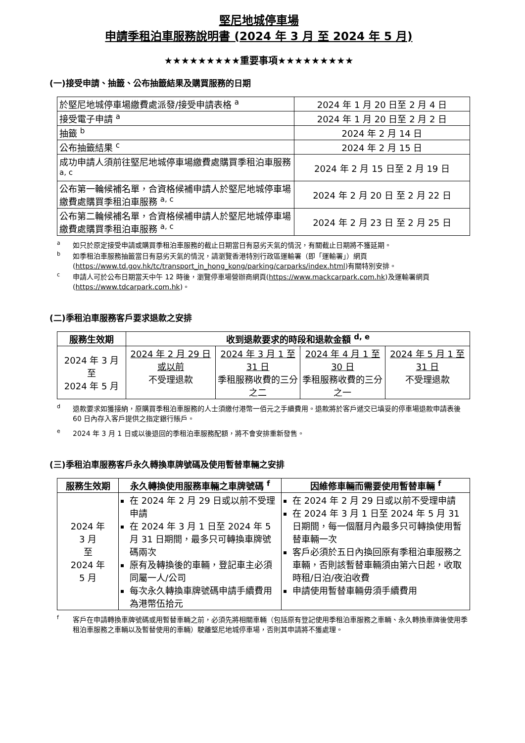堅尼地城停車場
申請季租泊車服務說明書 (2024 年 3 月 至 2024 年 5 月)
★★★★★★★★★重要事項★★★★★★★★★
(一)接受申請、抽籤、公布抽籤結果及購買服務的日期
| 於堅尼地城停車場繳費處派發/接受申請表格 <sup>a</sup> | 2024 年 1 月 20 日至 2 月 4 日 |
| 接受電子申請 <sup>a</sup> | 2024 年 1 月 20 日至 2 月 2 日 |
| 抽籤 <sup>b</sup> | 2024 年 2 月 14 日 |
| 公布抽籤結果 <sup>c</sup> | 2024 年 2 月 15 日 |
| 成功申請人須前往堅尼地城停車場繳費處購買季租泊車服務 <sup>a, c</sup> | 2024 年 2 月 15 日至 2 月 19 日 |
| 公布第一輪候補名單，合資格候補申請人於堅尼地城停車場繳費處購買季租泊車服務 <sup>a, c</sup> | 2024 年 2 月 20 日 至 2 月 22 日 |
| 公布第二輪候補名單，合資格候補申請人於堅尼地城停車場繳費處購買季租泊車服務 <sup>a, c</sup> | 2024 年 2 月 23 日 至 2 月 25 日 |
a如只於原定接受申請或購買季租泊車服務的截止日期當日有惡劣天氣的情況，有關截止日期將不獲延期。
b如季租泊車服務抽籤當日有惡劣天氣的情況，請瀏覽香港特別行政區運輸署（即「運輸署」）網頁(https://www.td.gov.hk/tc/transport_in_hong_kong/parking/carparks/index.html)有關特別安排。
c申請人可於公布日期當天中午 12 時後，瀏覽停車場營辦商網頁(https://www.mackcarpark.com.hk)及運輸署網頁(https://www.tdcarpark.com.hk)。
(二)季租泊車服務客戶要求退款之安排
| 服務生效期 | 收到退款要求的時段和退款金額 <sup>d, e</sup> | | | |
| --- | --- | --- | --- | --- |
| 2024 年 3 月 至 2024 年 5 月 | 2024 年 2 月 29 日或以前 不受理退款 | 2024 年 3 月 1 至 31 日 季租服務收費的三分之二 | 2024 年 4 月 1 至 30 日 季租服務收費的三分之一 | 2024 年 5 月 1 至 31 日 不受理退款 |
d退款要求如獲接納，原購買季租泊車服務的人士須繳付港幣一佰元之手續費用。退款將於客戶遞交已填妥的停車場退款申請表後 60 日內存入客戶提供之指定銀行賬戶。
e 2024 年 3 月 1 日或以後退回的季租泊車服務配額，將不會安排重新發售。
(三)季租泊車服務客戶永久轉換車牌號碼及使用暫替車輛之安排
| 服務生效期 | 永久轉換使用服務車輛之車牌號碼 <sup>f</sup> | 因維修車輛而需要使用暫替車輛 <sup>f</sup> |
| --- | --- | --- |
| 2024 年 3 月 至 2024 年 5 月 | 在 2024 年 2 月 29 日或以前不受理申請 在 2024 年 3 月 1 日至 2024 年 5 月 31 日期間，最多只可轉換車牌號碼兩次 原有及轉換後的車輛，登記車主必須同屬一人/公司 每次永久轉換車牌號碼申請手續費用為港幣伍拾元 | 在 2024 年 2 月 29 日或以前不受理申請 在 2024 年 3 月 1 日至 2024 年 5 月 31 日期間，每一個曆月內最多只可轉換使用暫替車輛一次 客戶必須於五日內換回原有季租泊車服務之車輛，否則該暫替車輛須由第六日起，收取時租/日泊/夜泊收費 申請使用暫替車輛毋須手續費用 |
f客戶在申請轉換車牌號碼或用暫替車輛之前，必須先將相關車輛（包括原有登記使用季租泊車服務之車輛、永久轉換車牌後使用季租泊車服務之車輛以及暫替使用的車輛）駛離堅尼地城停車場，否則其申請將不獲處理。